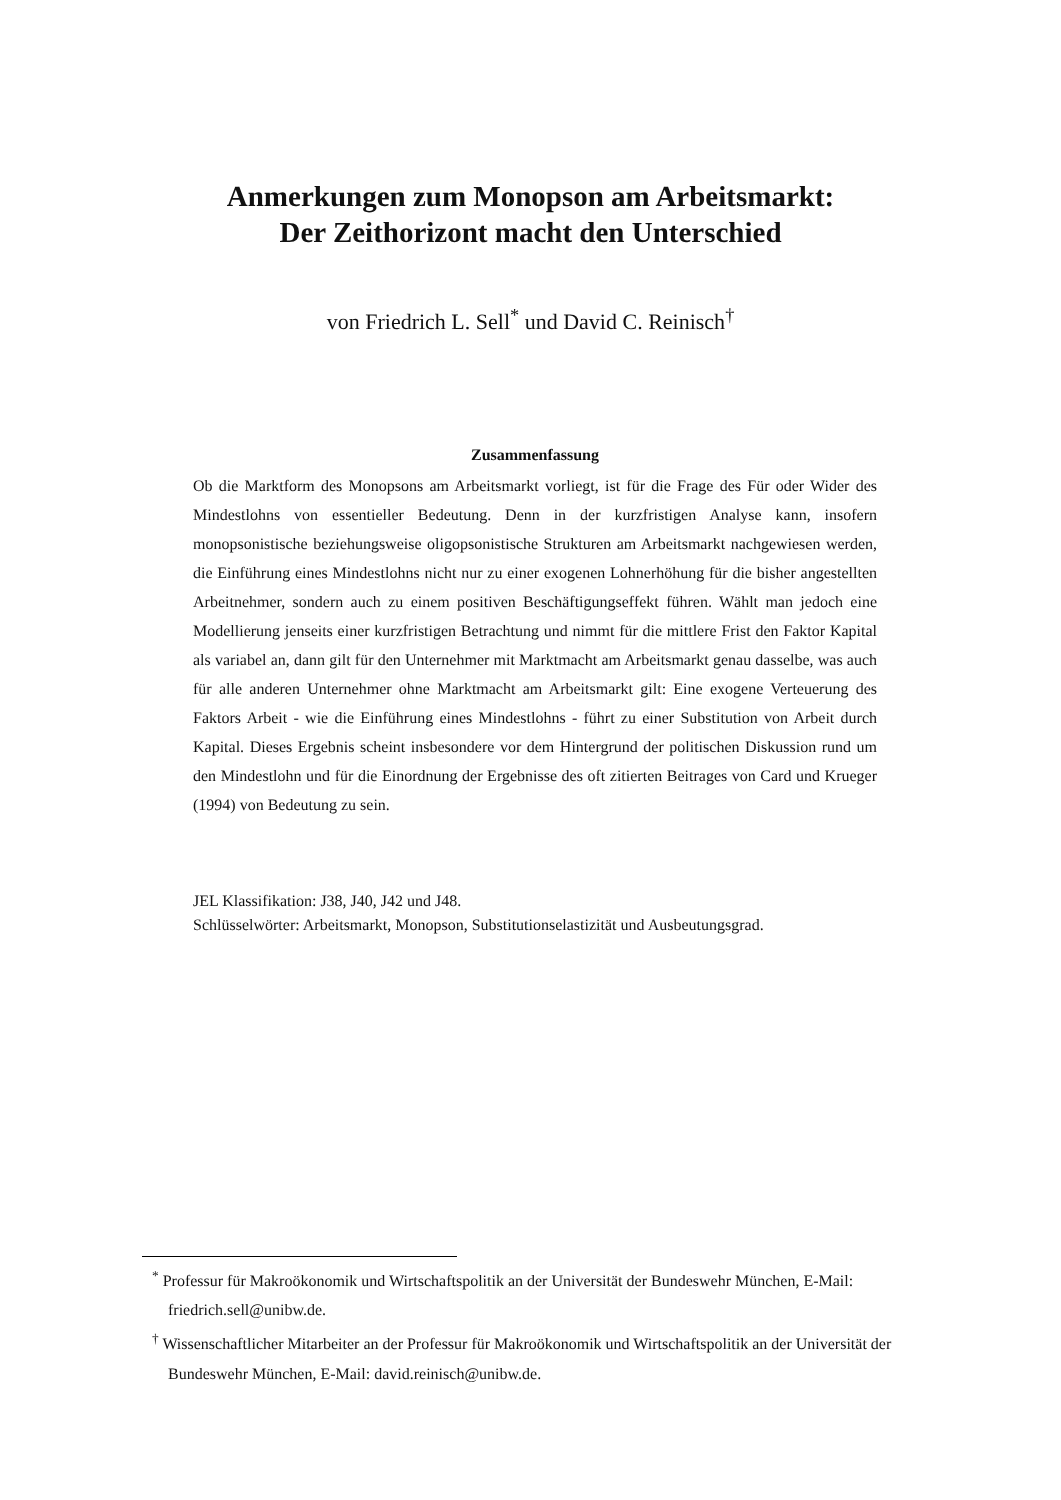Anmerkungen zum Monopson am Arbeitsmarkt:
Der Zeithorizont macht den Unterschied
von Friedrich L. Sell<sup>*</sup> und David C. Reinisch<sup>†</sup>
Zusammenfassung
Ob die Marktform des Monopsons am Arbeitsmarkt vorliegt, ist für die Frage des Für oder Wider des Mindestlohns von essentieller Bedeutung. Denn in der kurzfristigen Analyse kann, insofern monopsonistische beziehungsweise oligopsonistische Strukturen am Arbeitsmarkt nachgewiesen werden, die Einführung eines Mindestlohns nicht nur zu einer exogenen Lohnerhöhung für die bisher angestellten Arbeitnehmer, sondern auch zu einem positiven Beschäftigungseffekt führen. Wählt man jedoch eine Modellierung jenseits einer kurzfristigen Betrachtung und nimmt für die mittlere Frist den Faktor Kapital als variabel an, dann gilt für den Unternehmer mit Marktmacht am Arbeitsmarkt genau dasselbe, was auch für alle anderen Unternehmer ohne Marktmacht am Arbeitsmarkt gilt: Eine exogene Verteuerung des Faktors Arbeit - wie die Einführung eines Mindestlohns - führt zu einer Substitution von Arbeit durch Kapital. Dieses Ergebnis scheint insbesondere vor dem Hintergrund der politischen Diskussion rund um den Mindestlohn und für die Einordnung der Ergebnisse des oft zitierten Beitrages von Card und Krueger (1994) von Bedeutung zu sein.
JEL Klassifikation: J38, J40, J42 und J48.
Schlüsselwörter: Arbeitsmarkt, Monopson, Substitutionselastizität und Ausbeutungsgrad.
<sup>*</sup> Professur für Makroökonomik und Wirtschaftspolitik an der Universität der Bundeswehr München, E-Mail: friedrich.sell@unibw.de.
<sup>†</sup> Wissenschaftlicher Mitarbeiter an der Professur für Makroökonomik und Wirtschaftspolitik an der Universität der Bundeswehr München, E-Mail: david.reinisch@unibw.de.